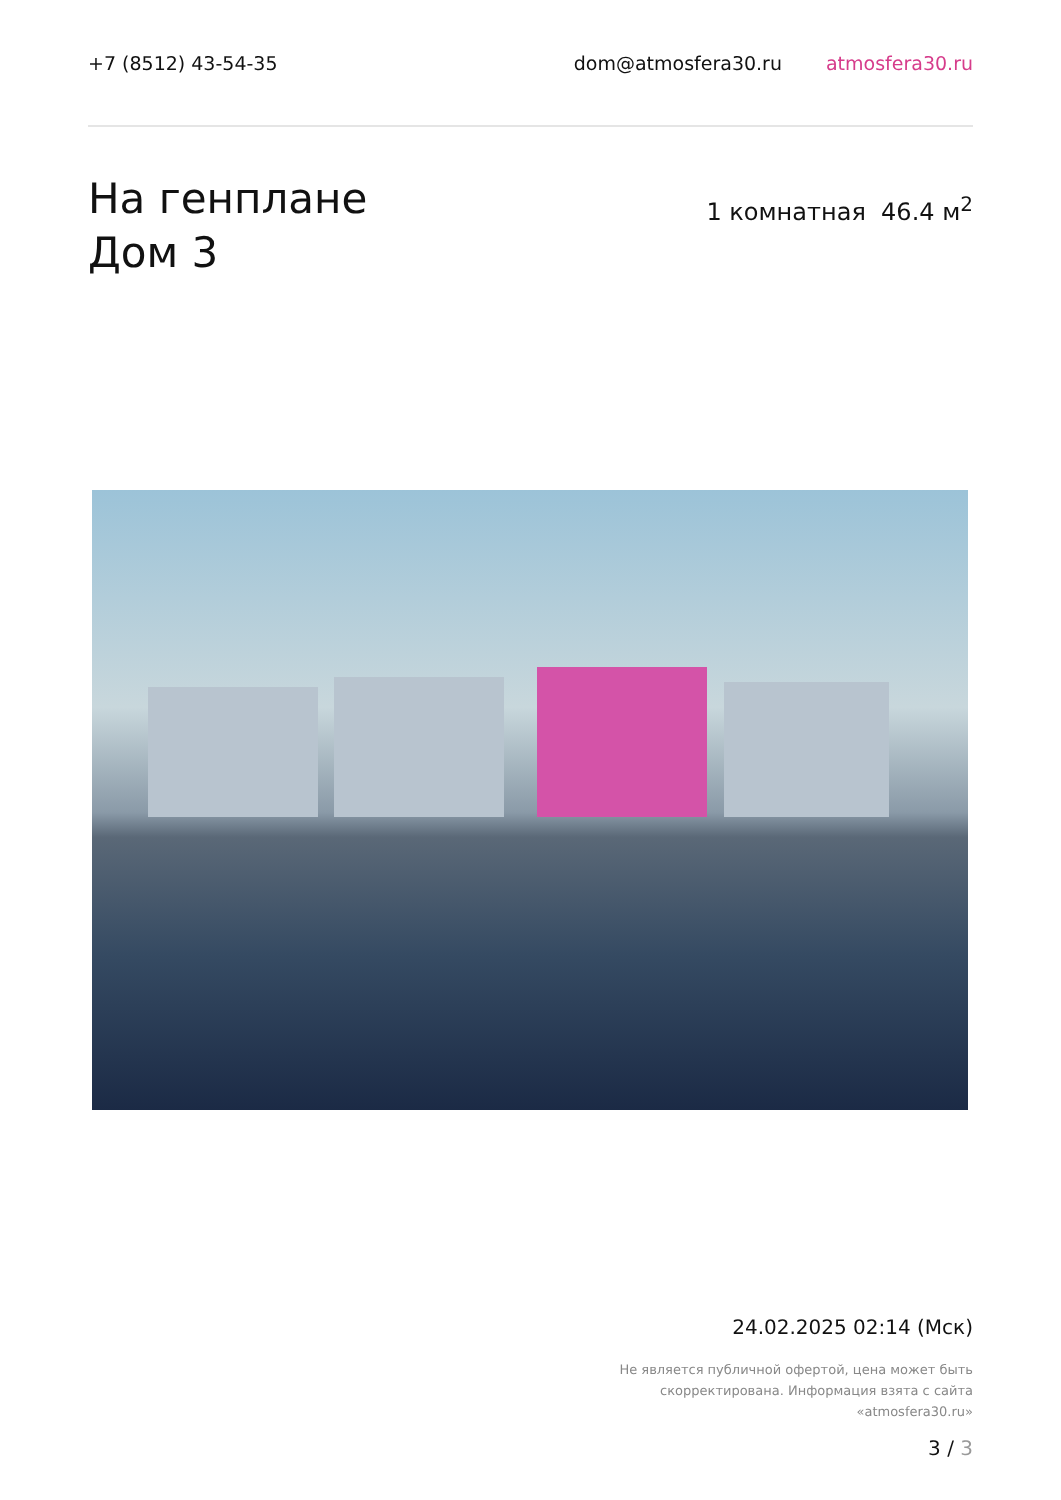+7 (8512) 43-54-35 dom@atmosfera30.ru atmosfera30.ru
На генплане
Дом 3
1 комнатная 46.4 м<sup>2</sup>
24.02.2025 02:14 (Мск)
Не является публичной офертой, цена может быть
скорректирована. Информация взята с сайта
«atmosfera30.ru»
3 / 3